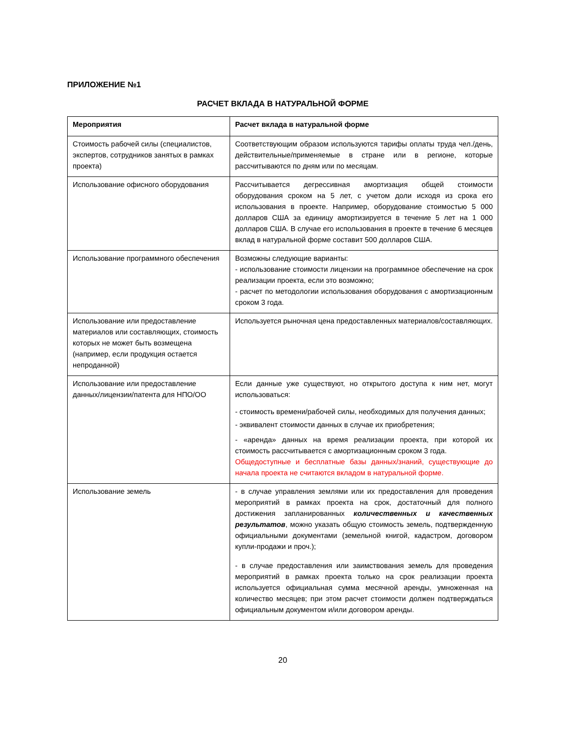ПРИЛОЖЕНИЕ №1
РАСЧЕТ ВКЛАДА В НАТУРАЛЬНОЙ ФОРМЕ
| Мероприятия | Расчет вклада в натуральной форме |
| Стоимость рабочей силы (специалистов, экспертов, сотрудников занятых в рамках проекта) | Соответствующим образом используются тарифы оплаты труда чел./день, действительные/применяемые в стране или в регионе, которые рассчитываются по дням или по месяцам. |
| Использование офисного оборудования | Рассчитывается дегрессивная амортизация общей стоимости оборудования сроком на 5 лет, с учетом доли исходя из срока его использования в проекте. Например, оборудование стоимостью 5 000 долларов США за единицу амортизируется в течение 5 лет на 1 000 долларов США. В случае его использования в проекте в течение 6 месяцев вклад в натуральной форме составит 500 долларов США. |
| Использование программного обеспечения | Возможны следующие варианты: - использование стоимости лицензии на программное обеспечение на срок реализации проекта, если это возможно; - расчет по методологии использования оборудования с амортизационным сроком 3 года. |
| Использование или предоставление материалов или составляющих, стоимость которых не может быть возмещена (например, если продукция остается непроданной) | Используется рыночная цена предоставленных материалов/составляющих. |
| Использование или предоставление данных/лицензии/патента для НПО/ОО | Если данные уже существуют, но открытого доступа к ним нет, могут использоваться: - стоимость времени/рабочей силы, необходимых для получения данных; - эквивалент стоимости данных в случае их приобретения; - «аренда» данных на время реализации проекта, при которой их стоимость рассчитывается с амортизационным сроком 3 года. Общедоступные и бесплатные базы данных/знаний, существующие до начала проекта не считаются вкладом в натуральной форме. |
| Использование земель | - в случае управления землями или их предоставления для проведения мероприятий в рамках проекта на срок, достаточный для полного достижения запланированных количественных и качественных результатов , можно указать общую стоимость земель, подтвержденную официальными документами (земельной книгой, кадастром, договором купли-продажи и проч.); - в случае предоставления или заимствования земель для проведения мероприятий в рамках проекта только на срок реализации проекта используется официальная сумма месячной аренды, умноженная на количество месяцев; при этом расчет стоимости должен подтверждаться официальным документом и/или договором аренды. |
20